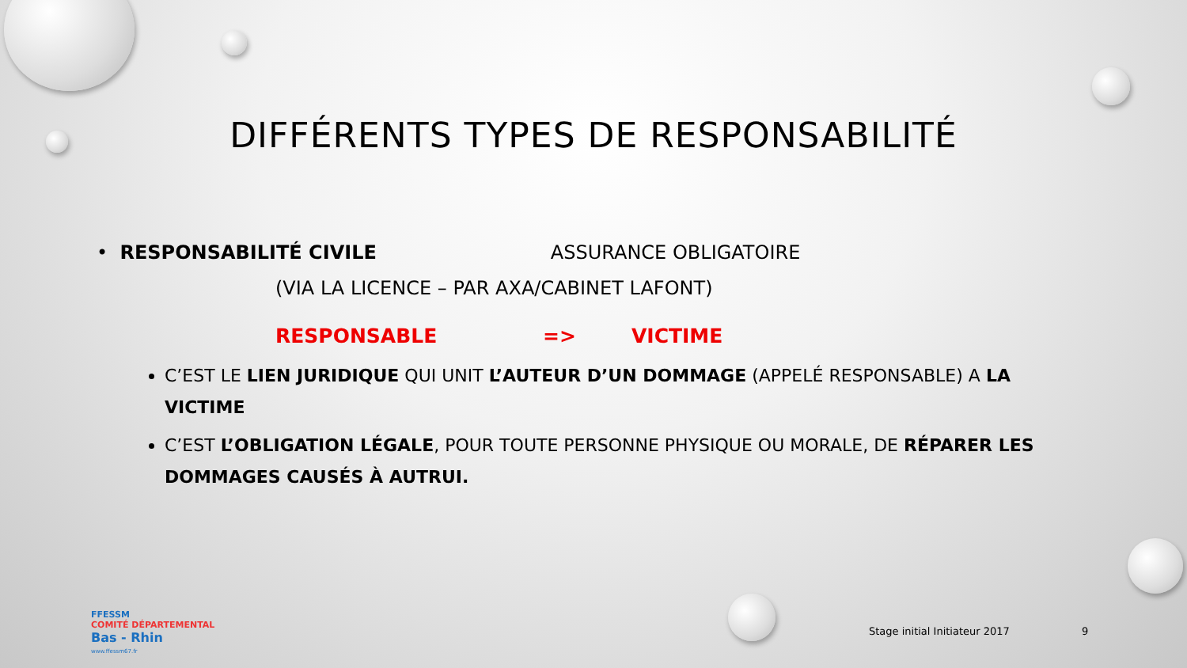DIFFÉRENTS TYPES DE RESPONSABILITÉ
• RESPONSABILITÉ CIVILE ASSURANCE OBLIGATOIRE
(VIA LA LICENCE – PAR AXA/CABINET LAFONT)
RESPONSABLE => VICTIME
C’EST LE LIEN JURIDIQUE QUI UNIT L’AUTEUR D’UN DOMMAGE (APPELÉ RESPONSABLE) A LA VICTIME
C’EST L’OBLIGATION LÉGALE, POUR TOUTE PERSONNE PHYSIQUE OU MORALE, DE RÉPARER LES DOMMAGES CAUSÉS À AUTRUI.
FFESSM
COMITÉ DÉPARTEMENTAL
Bas - Rhin
www.ffessm67.fr
Stage initial Initiateur 2017 9